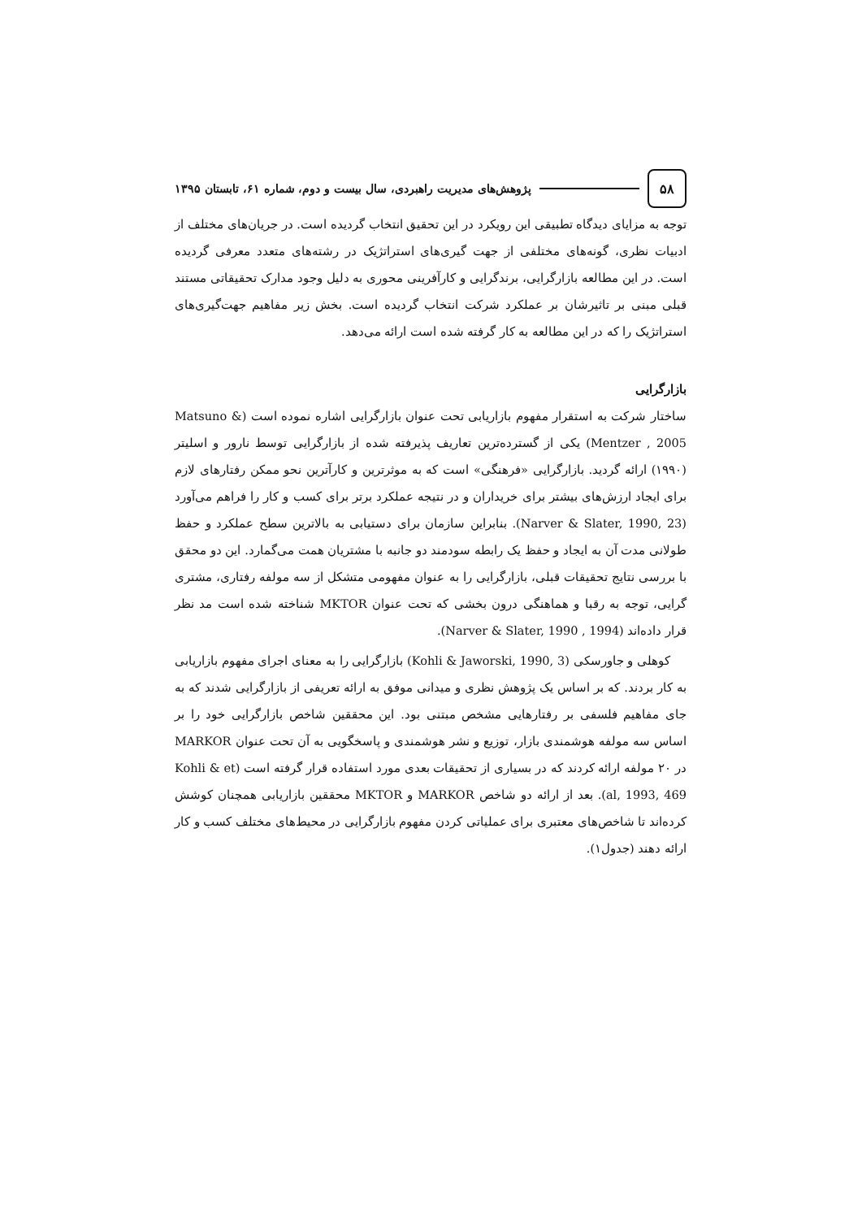۵۸
پژوهش‌های مدیریت راهبردی، سال بیست و دوم، شماره ۶۱، تابستان ۱۳۹۵
توجه به مزایای دیدگاه تطبیقی این رویکرد در این تحقیق انتخاب گردیده است. در جریان‌های مختلف از ادبیات نظری، گونه‌های مختلفی از جهت گیری‌های استراتژیک در رشته‌های متعدد معرفی گردیده است. در این مطالعه بازارگرایی، برندگرایی و کارآفرینی محوری به دلیل وجود مدارک تحقیقاتی مستند قبلی مبنی بر تاثیرشان بر عملکرد شرکت انتخاب گردیده است. بخش زیر مفاهیم جهت‌گیری‌های استراتژیک را که در این مطالعه به کار گرفته شده است ارائه می‌دهد.
بازارگرایی
ساختار شرکت به استقرار مفهوم بازاریابی تحت عنوان بازارگرایی اشاره نموده است (Matsuno & Mentzer , 2005) یکی از گسترده‌ترین تعاریف پذیرفته شده از بازارگرایی توسط نارور و اسلیتر (۱۹۹۰) ارائه گردید. بازارگرایی «فرهنگی» است که به موثرترین و کارآترین نحو ممکن رفتارهای لازم برای ایجاد ارزش‌های بیشتر برای خریداران و در نتیجه عملکرد برتر برای کسب و کار را فراهم می‌آورد (Narver & Slater, 1990, 23). بنابراین سازمان برای دستیابی به بالاترین سطح عملکرد و حفظ طولانی مدت آن به ایجاد و حفظ یک رابطه سودمند دو جانبه با مشتریان همت می‌گمارد. این دو محقق با بررسی نتایج تحقیقات قبلی، بازارگرایی را به عنوان مفهومی متشکل از سه مولفه رفتاری، مشتری گرایی، توجه به رقبا و هماهنگی درون بخشی که تحت عنوان MKTOR شناخته شده است مد نظر قرار داده‌اند (Narver & Slater, 1990 , 1994).
کوهلی و جاورسکی (Kohli & Jaworski, 1990, 3) بازارگرایی را به معنای اجرای مفهوم بازاریابی به کار بردند. که بر اساس یک پژوهش نظری و میدانی موفق به ارائه تعریفی از بازارگرایی شدند که به جای مفاهیم فلسفی بر رفتارهایی مشخص مبتنی بود. این محققین شاخص بازارگرایی خود را بر اساس سه مولفه هوشمندی بازار، توزیع و نشر هوشمندی و پاسخگویی به آن تحت عنوان MARKOR در ۲۰ مولفه ارائه کردند که در بسیاری از تحقیقات بعدی مورد استفاده قرار گرفته است (Kohli & et al, 1993, 469). بعد از ارائه دو شاخص MARKOR و MKTOR محققین بازاریابی همچنان کوشش کرده‌اند تا شاخص‌های معتبری برای عملیاتی کردن مفهوم بازارگرایی در محیط‌های مختلف کسب و کار ارائه دهند (جدول۱).